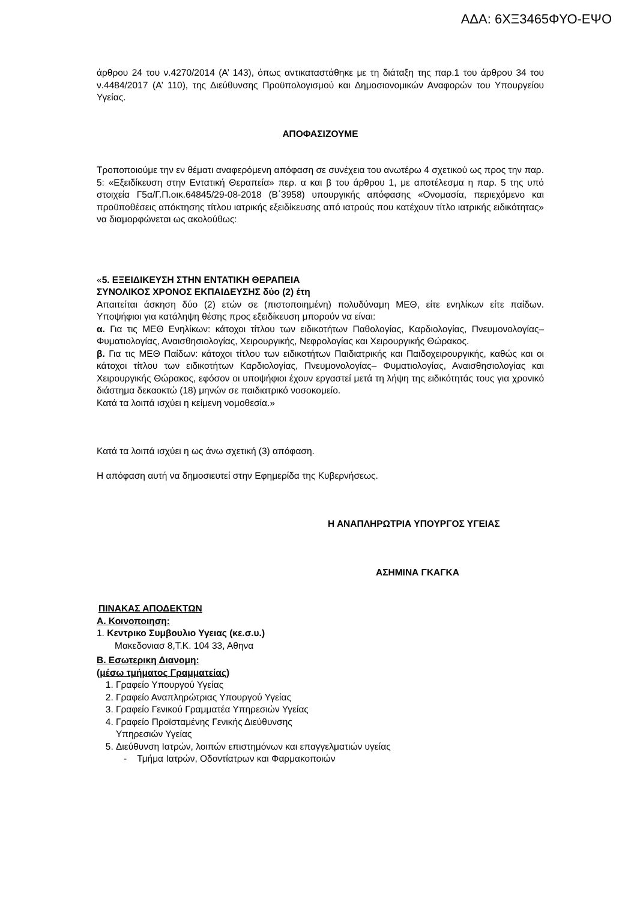ΑΔΑ: 6ΧΞ3465ΦΥΟ-ΕΨΟ
άρθρου 24 του ν.4270/2014 (Α’ 143), όπως αντικαταστάθηκε με τη διάταξη της παρ.1 του άρθρου 34 του ν.4484/2017 (Α’ 110), της Διεύθυνσης Προϋπολογισμού και Δημοσιονομικών Αναφορών του Υπουργείου Υγείας.
ΑΠΟΦΑΣΙΖΟΥΜΕ
Τροποποιούμε την εν θέματι αναφερόμενη απόφαση σε συνέχεια του ανωτέρω 4 σχετικού ως προς την παρ. 5: «Εξειδίκευση στην Εντατική Θεραπεία» περ. α και β του άρθρου 1, με αποτέλεσμα η παρ. 5 της υπό στοιχεία Γ5α/Γ.Π.οικ.64845/29-08-2018 (Β΄3958) υπουργικής απόφασης «Ονομασία, περιεχόμενο και προϋποθέσεις απόκτησης τίτλου ιατρικής εξειδίκευσης από ιατρούς που κατέχουν τίτλο ιατρικής ειδικότητας» να διαμορφώνεται ως ακολούθως:
«5. ΕΞΕΙΔΙΚΕΥΣΗ ΣΤΗΝ ΕΝΤΑΤΙΚΗ ΘΕΡΑΠΕΙΑ
ΣΥΝΟΛΙΚΟΣ ΧΡΟΝΟΣ ΕΚΠΑΙΔΕΥΣΗΣ δύο (2) έτη
Απαιτείται άσκηση δύο (2) ετών σε (πιστοποιημένη) πολυδύναμη ΜΕΘ, είτε ενηλίκων είτε παίδων. Υποψήφιοι για κατάληψη θέσης προς εξειδίκευση μπορούν να είναι:
α. Για τις ΜΕΘ Ενηλίκων: κάτοχοι τίτλου των ειδικοτήτων Παθολογίας, Καρδιολογίας, Πνευμονολογίας–Φυματιολογίας, Αναισθησιολογίας, Χειρουργικής, Νεφρολογίας και Χειρουργικής Θώρακος.
β. Για τις ΜΕΘ Παίδων: κάτοχοι τίτλου των ειδικοτήτων Παιδιατρικής και Παιδοχειρουργικής, καθώς και οι κάτοχοι τίτλου των ειδικοτήτων Καρδιολογίας, Πνευμονολογίας– Φυματιολογίας, Αναισθησιολογίας και Χειρουργικής Θώρακος, εφόσον οι υποψήφιοι έχουν εργαστεί μετά τη λήψη της ειδικότητάς τους για χρονικό διάστημα δεκαοκτώ (18) μηνών σε παιδιατρικό νοσοκομείο.
Κατά τα λοιπά ισχύει η κείμενη νομοθεσία.»
Κατά τα λοιπά ισχύει η ως άνω σχετική (3) απόφαση.
Η απόφαση αυτή να δημοσιευτεί στην Εφημερίδα της Κυβερνήσεως.
Η ΑΝΑΠΛΗΡΩΤΡΙΑ ΥΠΟΥΡΓΟΣ ΥΓΕΙΑΣ
ΑΣΗΜΙΝΑ ΓΚΑΓΚΑ
ΠΙΝΑΚΑΣ ΑΠΟΔΕΚΤΩΝ
Α. Κοινοποιηση:
1. Κεντρικο Συμβουλιο Υγειας (κε.σ.υ.)
Μακεδονιασ 8,Τ.Κ. 104 33, Αθηνα
Β. Εσωτερικη Διανομη:
(μέσω τμήματος Γραμματείας)
1. Γραφείο Υπουργού Υγείας
2. Γραφείο Αναπληρώτριας Υπουργού Υγείας
3. Γραφείο Γενικού Γραμματέα Υπηρεσιών Υγείας
4. Γραφείο Προϊσταμένης Γενικής Διεύθυνσης
Υπηρεσιών Υγείας
5. Διεύθυνση Ιατρών, λοιπών επιστημόνων και επαγγελματιών υγείας
- Τμήμα Ιατρών, Οδοντίατρων και Φαρμακοποιών